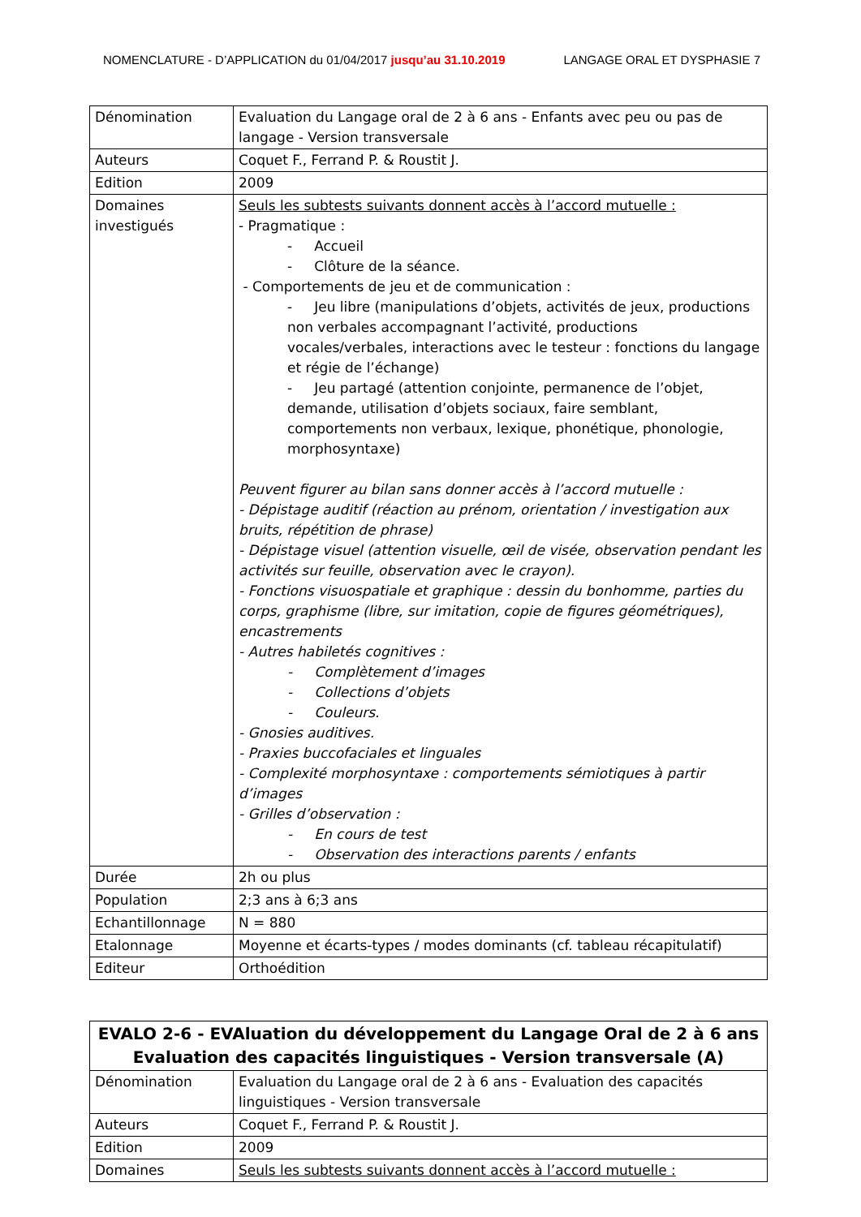NOMENCLATURE - D’APPLICATION du 01/04/2017 jusqu’au 31.10.2019 LANGAGE ORAL ET DYSPHASIE 7
| Dénomination | Evaluation du Langage oral de 2 à 6 ans - Enfants avec peu ou pas de langage - Version transversale |
| Auteurs | Coquet F., Ferrand P. & Roustit J. |
| Edition | 2009 |
| Domaines investigués | Seuls les subtests suivants donnent accès à l’accord mutuelle : - Pragmatique : - Accueil - Clôture de la séance. - Comportements de jeu et de communication : - Jeu libre (manipulations d’objets, activités de jeux, productions non verbales accompagnant l’activité, productions vocales/verbales, interactions avec le testeur : fonctions du langage et régie de l’échange) - Jeu partagé (attention conjointe, permanence de l’objet, demande, utilisation d’objets sociaux, faire semblant, comportements non verbaux, lexique, phonétique, phonologie, morphosyntaxe) Peuvent figurer au bilan sans donner accès à l’accord mutuelle : - Dépistage auditif (réaction au prénom, orientation / investigation aux bruits, répétition de phrase) - Dépistage visuel (attention visuelle, œil de visée, observation pendant les activités sur feuille, observation avec le crayon). - Fonctions visuospatiale et graphique : dessin du bonhomme, parties du corps, graphisme (libre, sur imitation, copie de figures géométriques), encastrements - Autres habiletés cognitives : - Complètement d’images - Collections d’objets - Couleurs. - Gnosies auditives. - Praxies buccofaciales et linguales - Complexité morphosyntaxe : comportements sémiotiques à partir d’images - Grilles d’observation : - En cours de test - Observation des interactions parents / enfants |
| Durée | 2h ou plus |
| Population | 2;3 ans à 6;3 ans |
| Echantillonnage | N = 880 |
| Etalonnage | Moyenne et écarts-types / modes dominants (cf. tableau récapitulatif) |
| Editeur | Orthoédition |
| EVALO 2-6 - EVAluation du développement du Langage Oral de 2 à 6 ans Evaluation des capacités linguistiques - Version transversale (A) | |
| Dénomination | Evaluation du Langage oral de 2 à 6 ans - Evaluation des capacités linguistiques - Version transversale |
| Auteurs | Coquet F., Ferrand P. & Roustit J. |
| Edition | 2009 |
| Domaines | Seuls les subtests suivants donnent accès à l’accord mutuelle : |